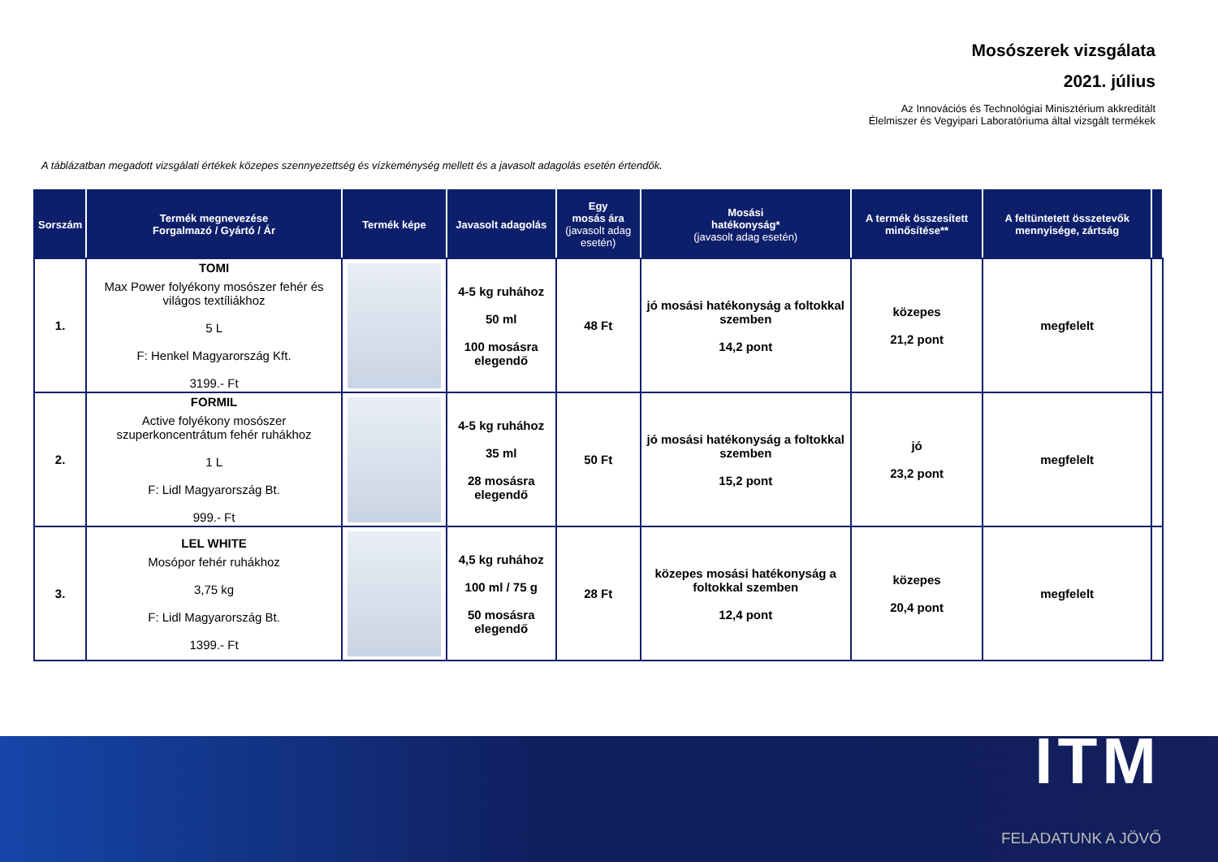Mosószerek vizsgálata
2021. július
Az Innovációs és Technológiai Minisztérium akkreditált
Élelmiszer és Vegyipari Laboratóriuma által vizsgált termékek
A táblázatban megadott vizsgálati értékek közepes szennyezettség és vízkeménység mellett és a javasolt adagolás esetén értendők.
| Sorszám | Termék megnevezése Forgalmazó / Gyártó / Ár | Termék képe | Javasolt adagolás | Egy mosás ára (javasolt adag esetén) | Mosási hatékonyság* (javasolt adag esetén) | A termék összesített minősítése** | A feltüntetett összetevők mennyisége, zártság | |
| --- | --- | --- | --- | --- | --- | --- | --- | --- |
| 1. | TOMI Max Power folyékony mosószer fehér és világos textíliákhoz 5 L F: Henkel Magyarország Kft. 3199.- Ft | | 4-5 kg ruhához 50 ml 100 mosásra elegendő | 48 Ft | jó mosási hatékonyság a foltokkal szemben 14,2 pont | közepes 21,2 pont | megfelelt | |
| 2. | FORMIL Active folyékony mosószer szuperkoncentrátum fehér ruhákhoz 1 L F: Lidl Magyarország Bt. 999.- Ft | | 4-5 kg ruhához 35 ml 28 mosásra elegendő | 50 Ft | jó mosási hatékonyság a foltokkal szemben 15,2 pont | jó 23,2 pont | megfelelt | |
| 3. | LEL WHITE Mosópor fehér ruhákhoz 3,75 kg F: Lidl Magyarország Bt. 1399.- Ft | | 4,5 kg ruhához 100 ml / 75 g 50 mosásra elegendő | 28 Ft | közepes mosási hatékonyság a foltokkal szemben 12,4 pont | közepes 20,4 pont | megfelelt | |
ITM
FELADATUNK A JÖVŐ